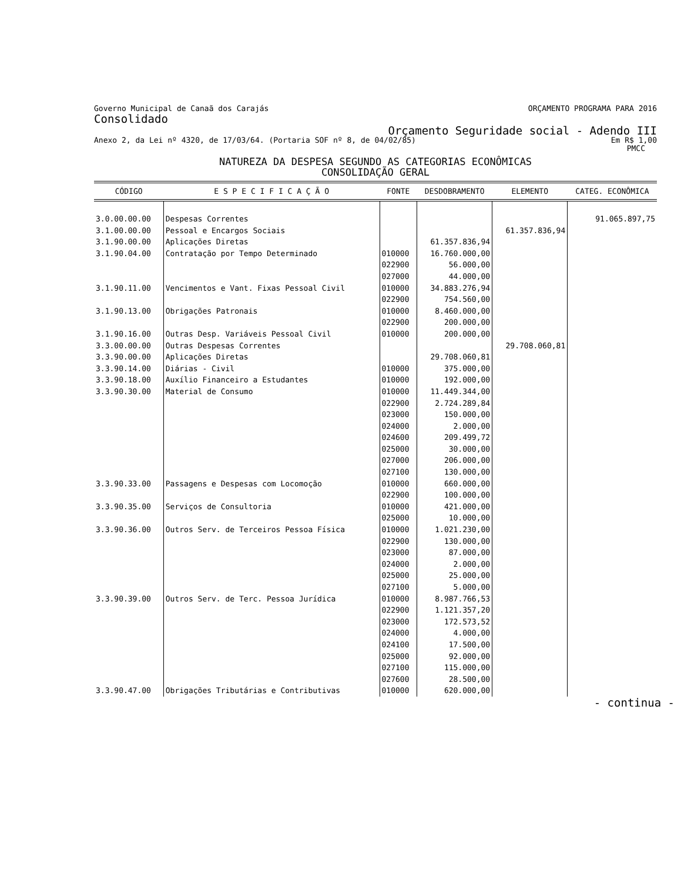Governo Municipal de Canaã dos Carajás ORÇAMENTO PROGRAMA PARA 2016
Consolidado
Orçamento Seguridade social - Adendo III
Anexo 2, da Lei nº 4320, de 17/03/64. (Portaria SOF nº 8, de 04/02/85) Em R$ 1,00
PMCC
NATUREZA DA DESPESA SEGUNDO AS CATEGORIAS ECONÔMICAS
CONSOLIDAÇÃO GERAL
| CÓDIGO | E S P E C I F I C A Ç Ã O | FONTE | DESDOBRAMENTO | ELEMENTO | CATEG. ECONÔMICA |
| --- | --- | --- | --- | --- | --- |
| 3.0.00.00.00 | Despesas Correntes | | | | 91.065.897,75 |
| 3.1.00.00.00 | Pessoal e Encargos Sociais | | | 61.357.836,94 | |
| 3.1.90.00.00 | Aplicações Diretas | | 61.357.836,94 | | |
| 3.1.90.04.00 | Contratação por Tempo Determinado | 010000 022900 027000 | 16.760.000,00 56.000,00 44.000,00 | | |
| 3.1.90.11.00 | Vencimentos e Vant. Fixas Pessoal Civil | 010000 022900 | 34.883.276,94 754.560,00 | | |
| 3.1.90.13.00 | Obrigações Patronais | 010000 022900 | 8.460.000,00 200.000,00 | | |
| 3.1.90.16.00 | Outras Desp. Variáveis Pessoal Civil | 010000 | 200.000,00 | | |
| 3.3.00.00.00 | Outras Despesas Correntes | | | 29.708.060,81 | |
| 3.3.90.00.00 | Aplicações Diretas | | 29.708.060,81 | | |
| 3.3.90.14.00 | Diárias - Civil | 010000 | 375.000,00 | | |
| 3.3.90.18.00 | Auxílio Financeiro a Estudantes | 010000 | 192.000,00 | | |
| 3.3.90.30.00 | Material de Consumo | 010000 022900 023000 024000 024600 025000 027000 027100 | 11.449.344,00 2.724.289,84 150.000,00 2.000,00 209.499,72 30.000,00 206.000,00 130.000,00 | | |
| 3.3.90.33.00 | Passagens e Despesas com Locomoção | 010000 022900 | 660.000,00 100.000,00 | | |
| 3.3.90.35.00 | Serviços de Consultoria | 010000 025000 | 421.000,00 10.000,00 | | |
| 3.3.90.36.00 | Outros Serv. de Terceiros Pessoa Física | 010000 022900 023000 024000 025000 027100 | 1.021.230,00 130.000,00 87.000,00 2.000,00 25.000,00 5.000,00 | | |
| 3.3.90.39.00 | Outros Serv. de Terc. Pessoa Jurídica | 010000 022900 023000 024000 024100 025000 027100 027600 | 8.987.766,53 1.121.357,20 172.573,52 4.000,00 17.500,00 92.000,00 115.000,00 28.500,00 | | |
| 3.3.90.47.00 | Obrigações Tributárias e Contributivas | 010000 | 620.000,00 | | |
- continua -